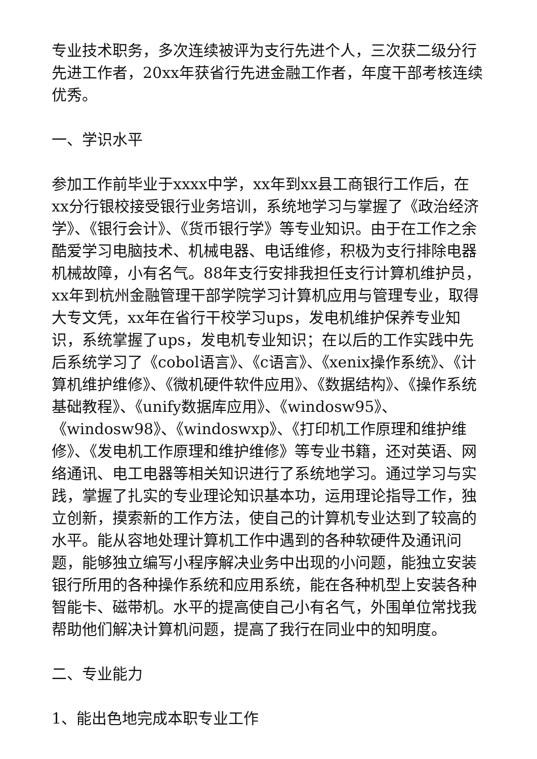专业技术职务，多次连续被评为支行先进个人，三次获二级分行先进工作者，20xx年获省行先进金融工作者，年度干部考核连续优秀。
一、学识水平
参加工作前毕业于xxxx中学，xx年到xx县工商银行工作后，在xx分行银校接受银行业务培训，系统地学习与掌握了《政治经济学》、《银行会计》、《货币银行学》等专业知识。由于在工作之余酷爱学习电脑技术、机械电器、电话维修，积极为支行排除电器机械故障，小有名气。88年支行安排我担任支行计算机维护员，xx年到杭州金融管理干部学院学习计算机应用与管理专业，取得大专文凭，xx年在省行干校学习ups，发电机维护保养专业知识，系统掌握了ups，发电机专业知识；在以后的工作实践中先后系统学习了《cobol语言》、《c语言》、《xenix操作系统》、《计算机维护维修》、《微机硬件软件应用》、《数据结构》、《操作系统基础教程》、《unify数据库应用》、《windosw95》、《windosw98》、《windoswxp》、《打印机工作原理和维护维修》、《发电机工作原理和维护维修》等专业书籍，还对英语、网络通讯、电工电器等相关知识进行了系统地学习。通过学习与实践，掌握了扎实的专业理论知识基本功，运用理论指导工作，独立创新，摸索新的工作方法，使自己的计算机专业达到了较高的水平。能从容地处理计算机工作中遇到的各种软硬件及通讯问题，能够独立编写小程序解决业务中出现的小问题，能独立安装银行所用的各种操作系统和应用系统，能在各种机型上安装各种智能卡、磁带机。水平的提高使自己小有名气，外围单位常找我帮助他们解决计算机问题，提高了我行在同业中的知明度。
二、专业能力
1、能出色地完成本职专业工作